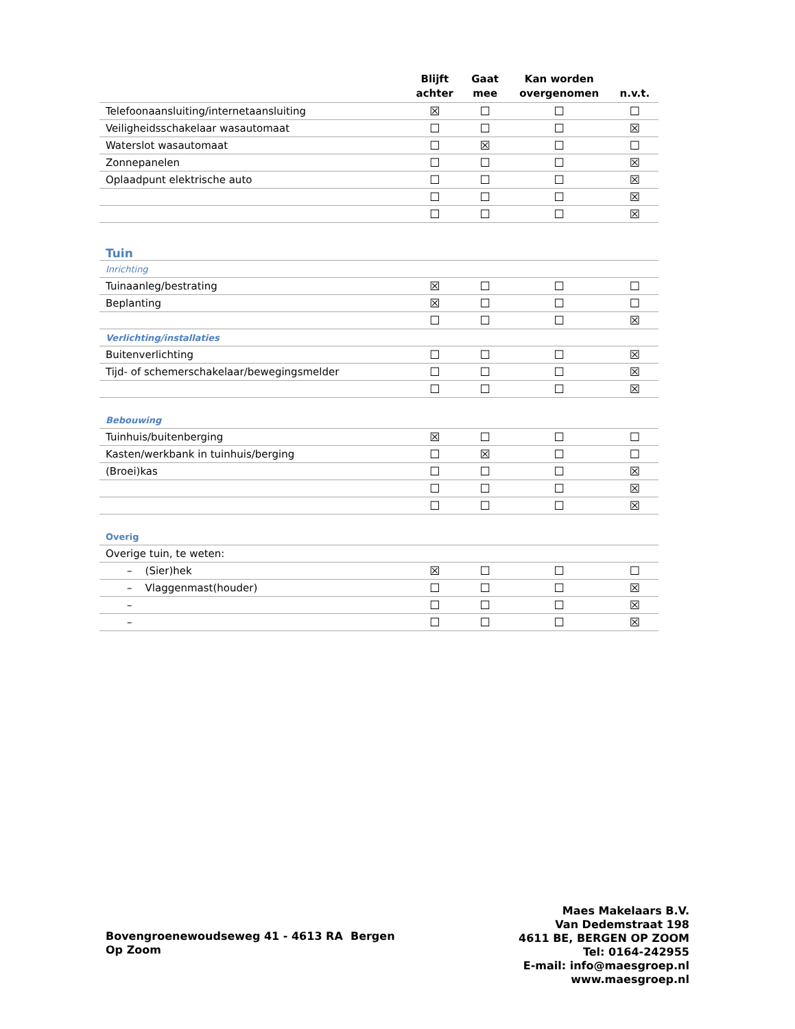| | Blijft achter | Gaat mee | Kan worden overgenomen | n.v.t. |
| --- | --- | --- | --- | --- |
| Telefoonaansluiting/internetaansluiting | ☒ | ☐ | ☐ | ☐ |
| Veiligheidsschakelaar wasautomaat | ☐ | ☐ | ☐ | ☒ |
| Waterslot wasautomaat | ☐ | ☒ | ☐ | ☐ |
| Zonnepanelen | ☐ | ☐ | ☐ | ☒ |
| Oplaadpunt elektrische auto | ☐ | ☐ | ☐ | ☒ |
| | ☐ | ☐ | ☐ | ☒ |
| | ☐ | ☐ | ☐ | ☒ |
| Tuin | | | | |
| Inrichting | | | | |
| Tuinaanleg/bestrating | ☒ | ☐ | ☐ | ☐ |
| Beplanting | ☒ | ☐ | ☐ | ☐ |
| | ☐ | ☐ | ☐ | ☒ |
| Verlichting/installaties | | | | |
| Buitenverlichting | ☐ | ☐ | ☐ | ☒ |
| Tijd- of schemerschakelaar/bewegingsmelder | ☐ | ☐ | ☐ | ☒ |
| | ☐ | ☐ | ☐ | ☒ |
| Bebouwing | | | | |
| Tuinhuis/buitenberging | ☒ | ☐ | ☐ | ☐ |
| Kasten/werkbank in tuinhuis/berging | ☐ | ☒ | ☐ | ☐ |
| (Broei)kas | ☐ | ☐ | ☐ | ☒ |
| | ☐ | ☐ | ☐ | ☒ |
| | ☐ | ☐ | ☐ | ☒ |
| Overig | | | | |
| Overige tuin, te weten: | | | | |
| – (Sier)hek | ☒ | ☐ | ☐ | ☐ |
| – Vlaggenmast(houder) | ☐ | ☐ | ☐ | ☒ |
| – | ☐ | ☐ | ☐ | ☒ |
| – | ☐ | ☐ | ☐ | ☒ |
Bovengroenewoudseweg 41 - 4613 RA Bergen Op Zoom
Maes Makelaars B.V.
Van Dedemstraat 198
4611 BE, BERGEN OP ZOOM
Tel: 0164-242955
E-mail: info@maesgroep.nl
www.maesgroep.nl